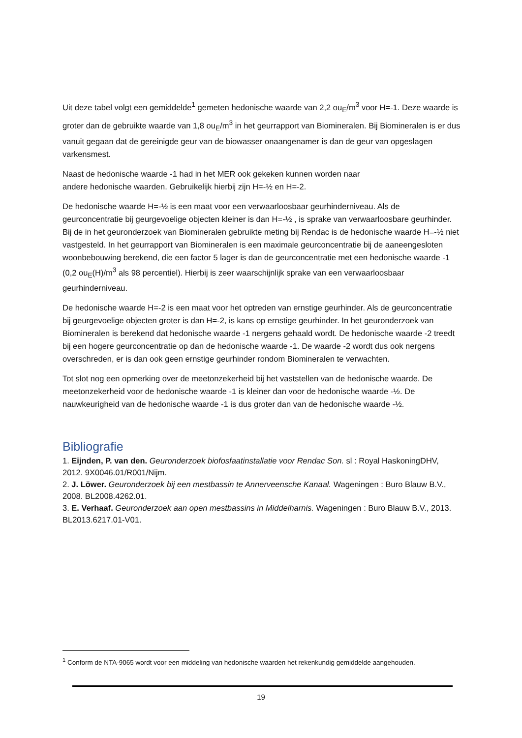Uit deze tabel volgt een gemiddelde<sup>1</sup> gemeten hedonische waarde van 2,2 ou<sub>E</sub>/m<sup>3</sup> voor H=-1. Deze waarde is groter dan de gebruikte waarde van 1,8 ou<sub>E</sub>/m<sup>3</sup> in het geurrapport van Biomineralen. Bij Biomineralen is er dus vanuit gegaan dat de gereinigde geur van de biowasser onaangenamer is dan de geur van opgeslagen varkensmest.
Naast de hedonische waarde -1 had in het MER ook gekeken kunnen worden naar
andere hedonische waarden. Gebruikelijk hierbij zijn H=-½ en H=-2.
De hedonische waarde H=-½ is een maat voor een verwaarloosbaar geurhinderniveau. Als de geurconcentratie bij geurgevoelige objecten kleiner is dan H=-½ , is sprake van verwaarloosbare geurhinder. Bij de in het geuronderzoek van Biomineralen gebruikte meting bij Rendac is de hedonische waarde H=-½ niet vastgesteld. In het geurrapport van Biomineralen is een maximale geurconcentratie bij de aaneengesloten woonbebouwing berekend, die een factor 5 lager is dan de geurconcentratie met een hedonische waarde -1 (0,2 ou<sub>E</sub>(H)/m<sup>3</sup> als 98 percentiel). Hierbij is zeer waarschijnlijk sprake van een verwaarloosbaar geurhinderniveau.
De hedonische waarde H=-2 is een maat voor het optreden van ernstige geurhinder. Als de geurconcentratie bij geurgevoelige objecten groter is dan H=-2, is kans op ernstige geurhinder. In het geuronderzoek van Biomineralen is berekend dat hedonische waarde -1 nergens gehaald wordt. De hedonische waarde -2 treedt bij een hogere geurconcentratie op dan de hedonische waarde -1. De waarde -2 wordt dus ook nergens overschreden, er is dan ook geen ernstige geurhinder rondom Biomineralen te verwachten.
Tot slot nog een opmerking over de meetonzekerheid bij het vaststellen van de hedonische waarde. De meetonzekerheid voor de hedonische waarde -1 is kleiner dan voor de hedonische waarde -½. De nauwkeurigheid van de hedonische waarde -1 is dus groter dan van de hedonische waarde -½.
Bibliografie
1. Eijnden, P. van den. Geuronderzoek biofosfaatinstallatie voor Rendac Son. sl : Royal HaskoningDHV, 2012. 9X0046.01/R001/Nijm.
2. J. Löwer. Geuronderzoek bij een mestbassin te Annerveensche Kanaal. Wageningen : Buro Blauw B.V., 2008. BL2008.4262.01.
3. E. Verhaaf. Geuronderzoek aan open mestbassins in Middelharnis. Wageningen : Buro Blauw B.V., 2013. BL2013.6217.01-V01.
<sup>1</sup> Conform de NTA-9065 wordt voor een middeling van hedonische waarden het rekenkundig gemiddelde aangehouden.
19